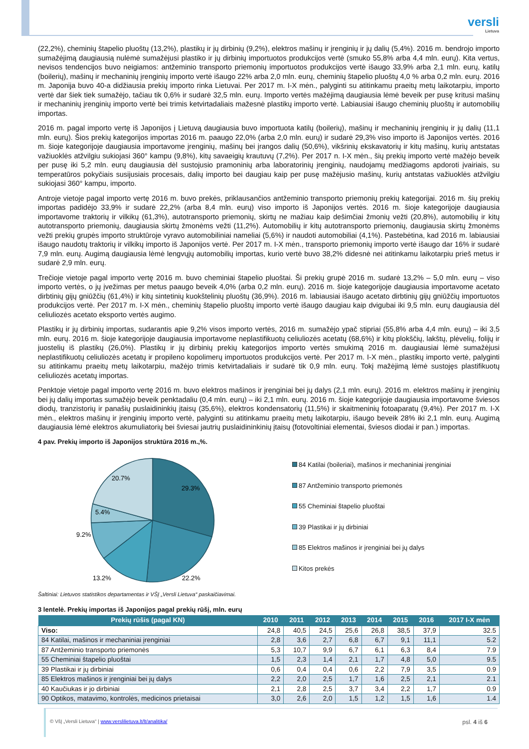versli
Lietuva
(22,2%), cheminių štapelio pluoštų (13,2%), plastikų ir jų dirbinių (9,2%), elektros mašinų ir įrenginių ir jų dalių (5,4%). 2016 m. bendrojo importo sumažėjimą daugiausią nulėmė sumažėjusi plastiko ir jų dirbinių importuotos produkcijos vertė (smuko 55,8% arba 4,4 mln. eurų). Kita vertus, nevisos tendencijos buvo neigiamos: antžeminio transporto priemonių importuotos produkcijos vertė išaugo 33,9% arba 2,1 mln. eurų, katilų (boilerių), mašinų ir mechaninių įrenginių importo vertė išaugo 22% arba 2,0 mln. eurų, cheminių štapelio pluoštų 4,0 % arba 0,2 mln. eurų. 2016 m. Japonija buvo 40-a didžiausia prekių importo rinka Lietuvai. Per 2017 m. I-X mėn., palyginti su atitinkamu praeitų metų laikotarpiu, importo vertė dar šiek tiek sumažėjo, tačiau tik 0,6% ir sudarė 32,5 mln. eurų. Importo vertės mažėjimą daugiausia lėmė beveik per pusę kritusi mašinų ir mechaninių įrenginių importo vertė bei trimis ketvirtadaliais mažesnė plastikų importo vertė. Labiausiai išaugo cheminių pluoštų ir automobilių importas.
2016 m. pagal importo vertę iš Japonijos į Lietuvą daugiausia buvo importuota katilų (boilerių), mašinų ir mechaninių įrenginių ir jų dalių (11,1 mln. eurų). Šios prekių kategorijos importas 2016 m. paaugo 22,0% (arba 2,0 mln. eurų) ir sudarė 29,3% viso importo iš Japonijos vertės. 2016 m. šioje kategorijoje daugiausia importavome įrenginių, mašinų bei įrangos dalių (50,6%), vikšrinių ekskavatorių ir kitų mašinų, kurių antstatas važiuoklės atžvilgiu sukiojasi 360° kampu (9,8%), kitų savaeigių krautuvų (7,2%). Per 2017 n. I-X mėn., šių prekių importo vertė mažėjo beveik per pusę iki 5,2 mln. eurų daugiausia dėl sustojusio pramoninių arba laboratorinių įrenginių, naudojamų medžiagoms apdoroti įvairiais, su temperatūros pokyčiais susijusiais procesais, dalių importo bei daugiau kaip per pusę mažėjusio mašinų, kurių antstatas važiuoklės atžvilgiu sukiojasi 360° kampu, importo.
Antroje vietoje pagal importo vertę 2016 m. buvo prekės, priklausančios antžeminio transporto priemonių prekių kategorijai. 2016 m. šių prekių importas padidėjo 33,9% ir sudarė 22,2% (arba 8,4 mln. eurų) viso importo iš Japonijos vertės. 2016 m. šioje kategorijoje daugiausia importavome traktorių ir vilkikų (61,3%), autotransporto priemonių, skirtų ne mažiau kaip dešimčiai žmonių vežti (20,8%), automobilių ir kitų autotransporto priemonių, daugiausia skirtų žmonėms vežti (11,2%). Automobilių ir kitų autotransporto priemonių, daugiausia skirtų žmonėms vežti prekių grupės importo struktūroje vyravo automobiliniai nameliai (5,6%) ir naudoti automobiliai (4,1%). Pastebėtina, kad 2016 m. labiausiai išaugo naudotų traktorių ir vilkikų importo iš Japonijos vertė. Per 2017 m. I-X mėn., transporto priemonių importo vertė išaugo dar 16% ir sudarė 7,9 mln. eurų. Augimą daugiausia lėmė lengvųjų automobilių importas, kurio vertė buvo 38,2% didesnė nei atitinkamu laikotarpiu prieš metus ir sudarė 2,9 mln. eurų.
Trečioje vietoje pagal importo vertę 2016 m. buvo cheminiai štapelio pluoštai. Ši prekių grupė 2016 m. sudarė 13,2% – 5,0 mln. eurų – viso importo vertės, o jų įvežimas per metus paaugo beveik 4,0% (arba 0,2 mln. eurų). 2016 m. šioje kategorijoje daugiausia importavome acetato dirbtinių gijų gniūžčių (61,4%) ir kitų sintetinių kuokštelinių pluoštų (36,9%). 2016 m. labiausiai išaugo acetato dirbtinių gijų gniūžčių importuotos produkcijos vertė. Per 2017 m. I-X mėn., cheminių štapelio pluoštų importo vertė išaugo daugiau kaip dvigubai iki 9,5 mln. eurų daugiausia dėl celiuliozės acetato eksporto vertės augimo.
Plastikų ir jų dirbinių importas, sudarantis apie 9,2% visos importo vertės, 2016 m. sumažėjo ypač stipriai (55,8% arba 4,4 mln. eurų) – iki 3,5 mln. eurų. 2016 m. šioje kategorijoje daugiausia importavome neplastifikuotų celiuliozės acetatų (68,6%) ir kitų plokščių, lakštų, plėvelių, folijų ir juostelių iš plastikų (26,0%). Plastikų ir jų dirbinių prekių kategorijos importo vertės smukimą 2016 m. daugiausiai lėmė sumažėjusi neplastifikuotų celiuliozės acetatų ir propileno kopolimerų importuotos produkcijos vertė. Per 2017 m. I-X mėn., plastikų importo vertė, palyginti su atitinkamu praeitų metų laikotarpiu, mažėjo trimis ketvirtadaliais ir sudarė tik 0,9 mln. eurų. Tokį mažėjimą lėmė sustojęs plastifikuotų celiuliozės acetatų importas.
Penktoje vietoje pagal importo vertę 2016 m. buvo elektros mašinos ir įrenginiai bei jų dalys (2,1 mln. eurų). 2016 m. elektros mašinų ir įrenginių bei jų dalių importas sumažėjo beveik penktadaliu (0,4 mln. eurų) – iki 2,1 mln. eurų. 2016 m. šioje kategorijoje daugiausia importavome šviesos diodų, tranzistorių ir panašių puslaidininkių įtaisų (35,6%), elektros kondensatorių (11,5%) ir skaitmeninių fotoaparatų (9,4%). Per 2017 m. I-X mėn., elektros mašinų ir įrenginių importo vertė, palyginti su atitinkamu praeitų metų laikotarpiu, išaugo beveik 28% iki 2,1 mln. eurų. Augimą daugiausia lėmė elektros akumuliatorių bei šviesai jautrių puslaidininkinių įtaisų (fotovoltiniai elementai, šviesos diodai ir pan.) importas.
4 pav. Prekių importo iš Japonijos struktūra 2016 m.,%.
29.3%
22.2%
13.2%
9.2%
5.4%
20.7%
84 Katilai (boileriai), mašinos ir mechaniniai įrenginiai
87 Antžeminio transporto priemonės
55 Cheminiai štapelio pluoštai
39 Plastikai ir jų dirbiniai
85 Elektros mašinos ir įrenginiai bei jų dalys
Kitos prekės
Šaltiniai: Lietuvos statistikos departamentas ir VŠĮ „Versli Lietuva“ paskaičiavimai.
3 lentelė. Prekių importas iš Japonijos pagal prekių rūšį, mln. eurų
| Prekių rūšis (pagal KN) | 2010 | 2011 | 2012 | 2013 | 2014 | 2015 | 2016 | 2017 I-X mėn |
| --- | --- | --- | --- | --- | --- | --- | --- | --- |
| Viso: | 24,8 | 40,5 | 24,5 | 25,6 | 26,8 | 38,5 | 37,9 | 32.5 |
| 84 Katilai, mašinos ir mechaniniai įrenginiai | 2,8 | 3,6 | 2,7 | 6,8 | 6,7 | 9,1 | 11,1 | 5.2 |
| 87 Antžeminio transporto priemonės | 5,3 | 10,7 | 9,9 | 6,7 | 6,1 | 6,3 | 8,4 | 7.9 |
| 55 Cheminiai štapelio pluoštai | 1,5 | 2,3 | 1,4 | 2,1 | 1,7 | 4,8 | 5,0 | 9.5 |
| 39 Plastikai ir jų dirbiniai | 0,6 | 0,4 | 0,4 | 0,6 | 2,2 | 7,9 | 3,5 | 0.9 |
| 85 Elektros mašinos ir įrenginiai bei jų dalys | 2,2 | 2,0 | 2,5 | 1,7 | 1,6 | 2,5 | 2,1 | 2.1 |
| 40 Kaučiukas ir jo dirbiniai | 2,1 | 2,8 | 2,5 | 3,7 | 3,4 | 2,2 | 1,7 | 0.9 |
| 90 Optikos, matavimo, kontrolės, medicinos prietaisai | 3,0 | 2,6 | 2,0 | 1,5 | 1,2 | 1,5 | 1,6 | 1.4 |
© VšĮ „Versli Lietuva“ | www.verslilietuva.lt/lt/analitika/ psl. 4 iš 6